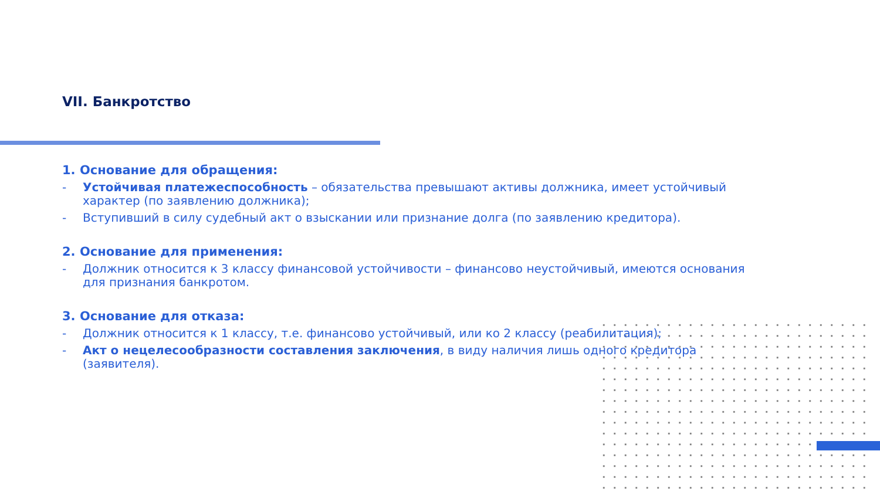VII. Банкротство
1. Основание для обращения:
- Устойчивая платежеспособность – обязательства превышают активы должника, имеет устойчивый характер (по заявлению должника);
- Вступивший в силу судебный акт о взыскании или признание долга (по заявлению кредитора).
2. Основание для применения:
- Должник относится к 3 классу финансовой устойчивости – финансово неустойчивый, имеются основания для признания банкротом.
3. Основание для отказа:
- Должник относится к 1 классу, т.е. финансово устойчивый, или ко 2 классу (реабилитация);
- Акт о нецелесообразности составления заключения, в виду наличия лишь одного кредитора (заявителя).